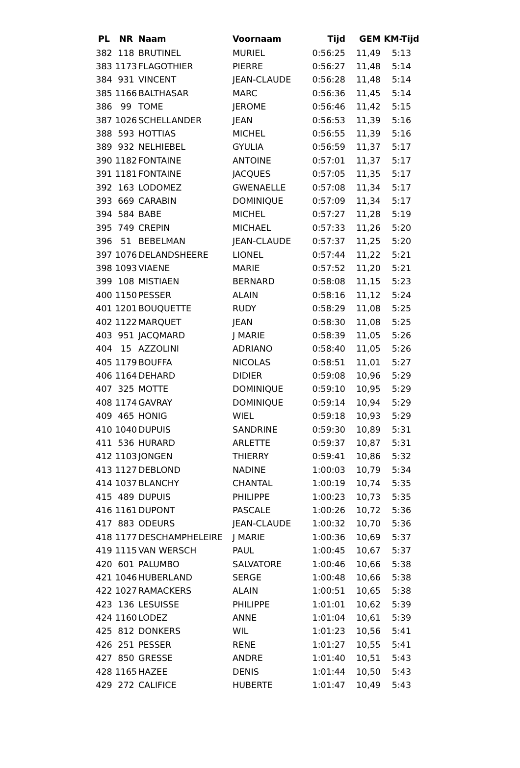| PL | NR | Naam | Voornaam | Tijd | GEM | KM-Tijd |
| --- | --- | --- | --- | --- | --- | --- |
| 382 | 118 | BRUTINEL | MURIEL | 0:56:25 | 11,49 | 5:13 |
| 383 | 1173 | FLAGOTHIER | PIERRE | 0:56:27 | 11,48 | 5:14 |
| 384 | 931 | VINCENT | JEAN-CLAUDE | 0:56:28 | 11,48 | 5:14 |
| 385 | 1166 | BALTHASAR | MARC | 0:56:36 | 11,45 | 5:14 |
| 386 | 99 | TOME | JEROME | 0:56:46 | 11,42 | 5:15 |
| 387 | 1026 | SCHELLANDER | JEAN | 0:56:53 | 11,39 | 5:16 |
| 388 | 593 | HOTTIAS | MICHEL | 0:56:55 | 11,39 | 5:16 |
| 389 | 932 | NELHIEBEL | GYULIA | 0:56:59 | 11,37 | 5:17 |
| 390 | 1182 | FONTAINE | ANTOINE | 0:57:01 | 11,37 | 5:17 |
| 391 | 1181 | FONTAINE | JACQUES | 0:57:05 | 11,35 | 5:17 |
| 392 | 163 | LODOMEZ | GWENAELLE | 0:57:08 | 11,34 | 5:17 |
| 393 | 669 | CARABIN | DOMINIQUE | 0:57:09 | 11,34 | 5:17 |
| 394 | 584 | BABE | MICHEL | 0:57:27 | 11,28 | 5:19 |
| 395 | 749 | CREPIN | MICHAEL | 0:57:33 | 11,26 | 5:20 |
| 396 | 51 | BEBELMAN | JEAN-CLAUDE | 0:57:37 | 11,25 | 5:20 |
| 397 | 1076 | DELANDSHEERE | LIONEL | 0:57:44 | 11,22 | 5:21 |
| 398 | 1093 | VIAENE | MARIE | 0:57:52 | 11,20 | 5:21 |
| 399 | 108 | MISTIAEN | BERNARD | 0:58:08 | 11,15 | 5:23 |
| 400 | 1150 | PESSER | ALAIN | 0:58:16 | 11,12 | 5:24 |
| 401 | 1201 | BOUQUETTE | RUDY | 0:58:29 | 11,08 | 5:25 |
| 402 | 1122 | MARQUET | JEAN | 0:58:30 | 11,08 | 5:25 |
| 403 | 951 | JACQMARD | J MARIE | 0:58:39 | 11,05 | 5:26 |
| 404 | 15 | AZZOLINI | ADRIANO | 0:58:40 | 11,05 | 5:26 |
| 405 | 1179 | BOUFFA | NICOLAS | 0:58:51 | 11,01 | 5:27 |
| 406 | 1164 | DEHARD | DIDIER | 0:59:08 | 10,96 | 5:29 |
| 407 | 325 | MOTTE | DOMINIQUE | 0:59:10 | 10,95 | 5:29 |
| 408 | 1174 | GAVRAY | DOMINIQUE | 0:59:14 | 10,94 | 5:29 |
| 409 | 465 | HONIG | WIEL | 0:59:18 | 10,93 | 5:29 |
| 410 | 1040 | DUPUIS | SANDRINE | 0:59:30 | 10,89 | 5:31 |
| 411 | 536 | HURARD | ARLETTE | 0:59:37 | 10,87 | 5:31 |
| 412 | 1103 | JONGEN | THIERRY | 0:59:41 | 10,86 | 5:32 |
| 413 | 1127 | DEBLOND | NADINE | 1:00:03 | 10,79 | 5:34 |
| 414 | 1037 | BLANCHY | CHANTAL | 1:00:19 | 10,74 | 5:35 |
| 415 | 489 | DUPUIS | PHILIPPE | 1:00:23 | 10,73 | 5:35 |
| 416 | 1161 | DUPONT | PASCALE | 1:00:26 | 10,72 | 5:36 |
| 417 | 883 | ODEURS | JEAN-CLAUDE | 1:00:32 | 10,70 | 5:36 |
| 418 | 1177 | DESCHAMPHELEIRE | J MARIE | 1:00:36 | 10,69 | 5:37 |
| 419 | 1115 | VAN WERSCH | PAUL | 1:00:45 | 10,67 | 5:37 |
| 420 | 601 | PALUMBO | SALVATORE | 1:00:46 | 10,66 | 5:38 |
| 421 | 1046 | HUBERLAND | SERGE | 1:00:48 | 10,66 | 5:38 |
| 422 | 1027 | RAMACKERS | ALAIN | 1:00:51 | 10,65 | 5:38 |
| 423 | 136 | LESUISSE | PHILIPPE | 1:01:01 | 10,62 | 5:39 |
| 424 | 1160 | LODEZ | ANNE | 1:01:04 | 10,61 | 5:39 |
| 425 | 812 | DONKERS | WIL | 1:01:23 | 10,56 | 5:41 |
| 426 | 251 | PESSER | RENE | 1:01:27 | 10,55 | 5:41 |
| 427 | 850 | GRESSE | ANDRE | 1:01:40 | 10,51 | 5:43 |
| 428 | 1165 | HAZEE | DENIS | 1:01:44 | 10,50 | 5:43 |
| 429 | 272 | CALIFICE | HUBERTE | 1:01:47 | 10,49 | 5:43 |